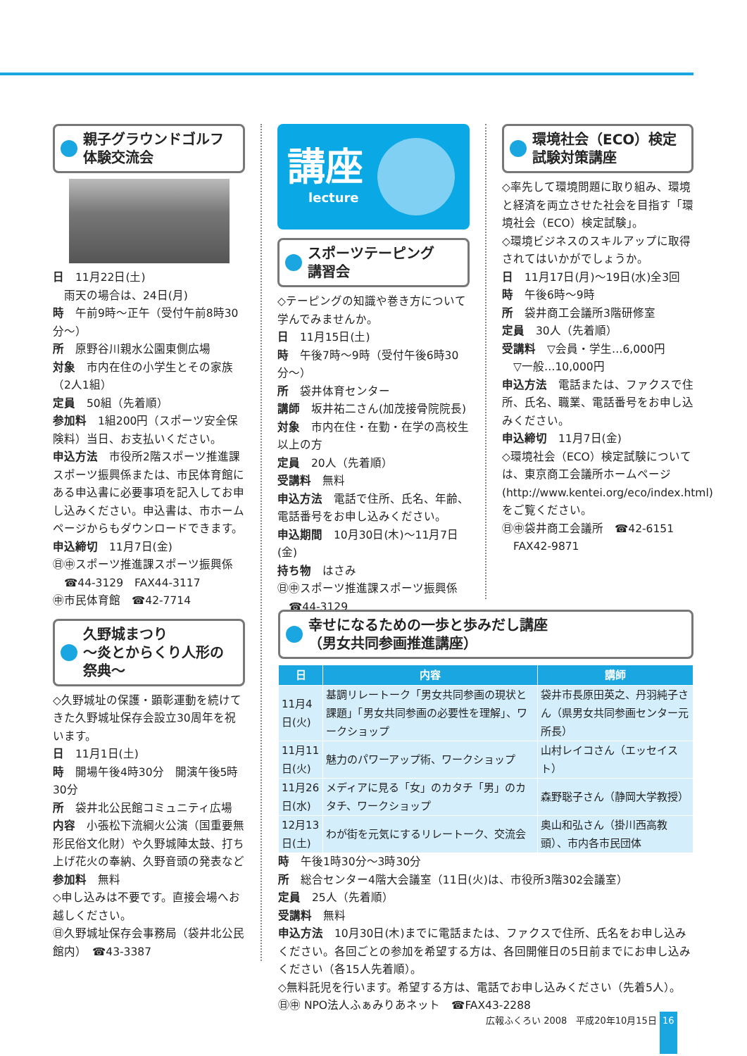親子グラウンドゴルフ
体験交流会
日　11月22日(土)
雨天の場合は、24日(月)
時　午前9時～正午（受付午前8時30分～）
所　原野谷川親水公園東側広場
対象　市内在住の小学生とその家族（2人1組）
定員　50組（先着順）
参加料　1組200円（スポーツ安全保険料）当日、お支払いください。
申込方法　市役所2階スポーツ推進課スポーツ振興係または、市民体育館にある申込書に必要事項を記入してお申し込みください。申込書は、市ホームページからもダウンロードできます。
申込締切　11月7日(金)
㊐㊥スポーツ推進課スポーツ振興係
　☎44-3129　FAX44-3117
㊥市民体育館　☎42-7714
久野城まつり
～炎とからくり人形の祭典～
◇久野城址の保護・顕彰運動を続けてきた久野城址保存会設立30周年を祝います。
日　11月1日(土)
時　開場午後4時30分　開演午後5時30分
所　袋井北公民館コミュニティ広場
内容　小張松下流綱火公演（国重要無形民俗文化財）や久野城陣太鼓、打ち上げ花火の奉納、久野音頭の発表など
参加料　無料
◇申し込みは不要です。直接会場へお越しください。
㊐久野城址保存会事務局（袋井北公民館内）　☎43-3387
講座
lecture
スポーツテーピング
講習会
◇テーピングの知識や巻き方について学んでみませんか。
日　11月15日(土)
時　午後7時～9時（受付午後6時30分～）
所　袋井体育センター
講師　坂井祐二さん(加茂接骨院院長)
対象　市内在住・在勤・在学の高校生以上の方
定員　20人（先着順）
受講料　無料
申込方法　電話で住所、氏名、年齢、電話番号をお申し込みください。
申込期間　10月30日(木)～11月7日(金)
持ち物　はさみ
㊐㊥スポーツ推進課スポーツ振興係
　☎44-3129
環境社会（ECO）検定
試験対策講座
◇率先して環境問題に取り組み、環境と経済を両立させた社会を目指す「環境社会（ECO）検定試験」。
◇環境ビジネスのスキルアップに取得されてはいかがでしょうか。
日　11月17日(月)～19日(水)全3回
時　午後6時～9時
所　袋井商工会議所3階研修室
定員　30人（先着順）
受講料　▽会員・学生…6,000円
　▽一般…10,000円
申込方法　電話または、ファクスで住所、氏名、職業、電話番号をお申し込みください。
申込締切　11月7日(金)
◇環境社会（ECO）検定試験については、東京商工会議所ホームページ(http://www.kentei.org/eco/index.html)をご覧ください。
㊐㊥袋井商工会議所　☎42-6151
　FAX42-9871
幸せになるための一歩と歩みだし講座
（男女共同参画推進講座）
| 日 | 内容 | 講師 |
| --- | --- | --- |
| 11月4日(火) | 基調リレートーク「男女共同参画の現状と課題」「男女共同参画の必要性を理解」、ワークショップ | 袋井市長原田英之、丹羽純子さん（県男女共同参画センター元所長） |
| 11月11日(火) | 魅力のパワーアップ術、ワークショップ | 山村レイコさん（エッセイスト） |
| 11月26日(水) | メディアに見る「女」のカタチ「男」のカタチ、ワークショップ | 森野聡子さん（静岡大学教授） |
| 12月13日(土) | わが街を元気にするリレートーク、交流会 | 奥山和弘さん（掛川西高教頭）、市内各市民団体 |
時　午後1時30分～3時30分
所　総合センター4階大会議室（11日(火)は、市役所3階302会議室）
定員　25人（先着順）
受講料　無料
申込方法　10月30日(木)までに電話または、ファクスで住所、氏名をお申し込みください。各回ごとの参加を希望する方は、各回開催日の5日前までにお申し込みください（各15人先着順）。
◇無料託児を行います。希望する方は、電話でお申し込みください（先着5人）。
㊐㊥ NPO法人ふぁみりあネット　☎FAX43-2288
広報ふくろい 2008　平成20年10月15日 16